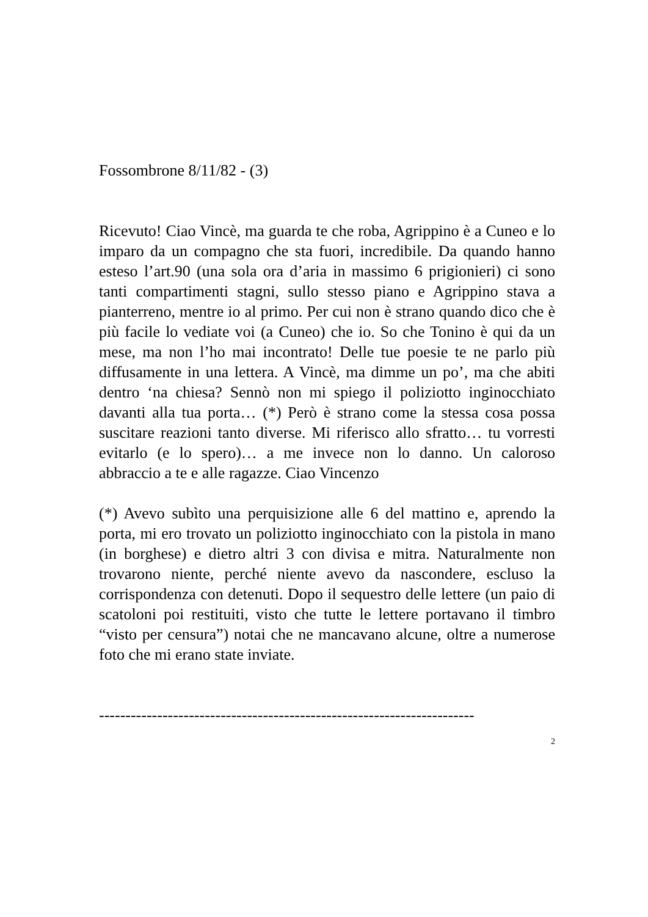Fossombrone 8/11/82 - (3)
Ricevuto! Ciao Vincè, ma guarda te che roba, Agrippino è a Cuneo e lo imparo da un compagno che sta fuori, incredibile. Da quando hanno esteso l’art.90 (una sola ora d’aria in massimo 6 prigionieri) ci sono tanti compartimenti stagni, sullo stesso piano e Agrippino stava a pianterreno, mentre io al primo. Per cui non è strano quando dico che è più facile lo vediate voi (a Cuneo) che io. So che Tonino è qui da un mese, ma non l’ho mai incontrato! Delle tue poesie te ne parlo più diffusamente in una lettera. A Vincè, ma dimme un po’, ma che abiti dentro ‘na chiesa? Sennò non mi spiego il poliziotto inginocchiato davanti alla tua porta… (*) Però è strano come la stessa cosa possa suscitare reazioni tanto diverse. Mi riferisco allo sfratto… tu vorresti evitarlo (e lo spero)… a me invece non lo danno. Un caloroso abbraccio a te e alle ragazze. Ciao Vincenzo
(*) Avevo subìto una perquisizione alle 6 del mattino e, aprendo la porta, mi ero trovato un poliziotto inginocchiato con la pistola in mano (in borghese) e dietro altri 3 con divisa e mitra. Naturalmente non trovarono niente, perché niente avevo da nascondere, escluso la corrispondenza con detenuti. Dopo il sequestro delle lettere (un paio di scatoloni poi restituiti, visto che tutte le lettere portavano il timbro “visto per censura”) notai che ne mancavano alcune, oltre a numerose foto che mi erano state inviate.
-----------------------------------------------------------------------
2